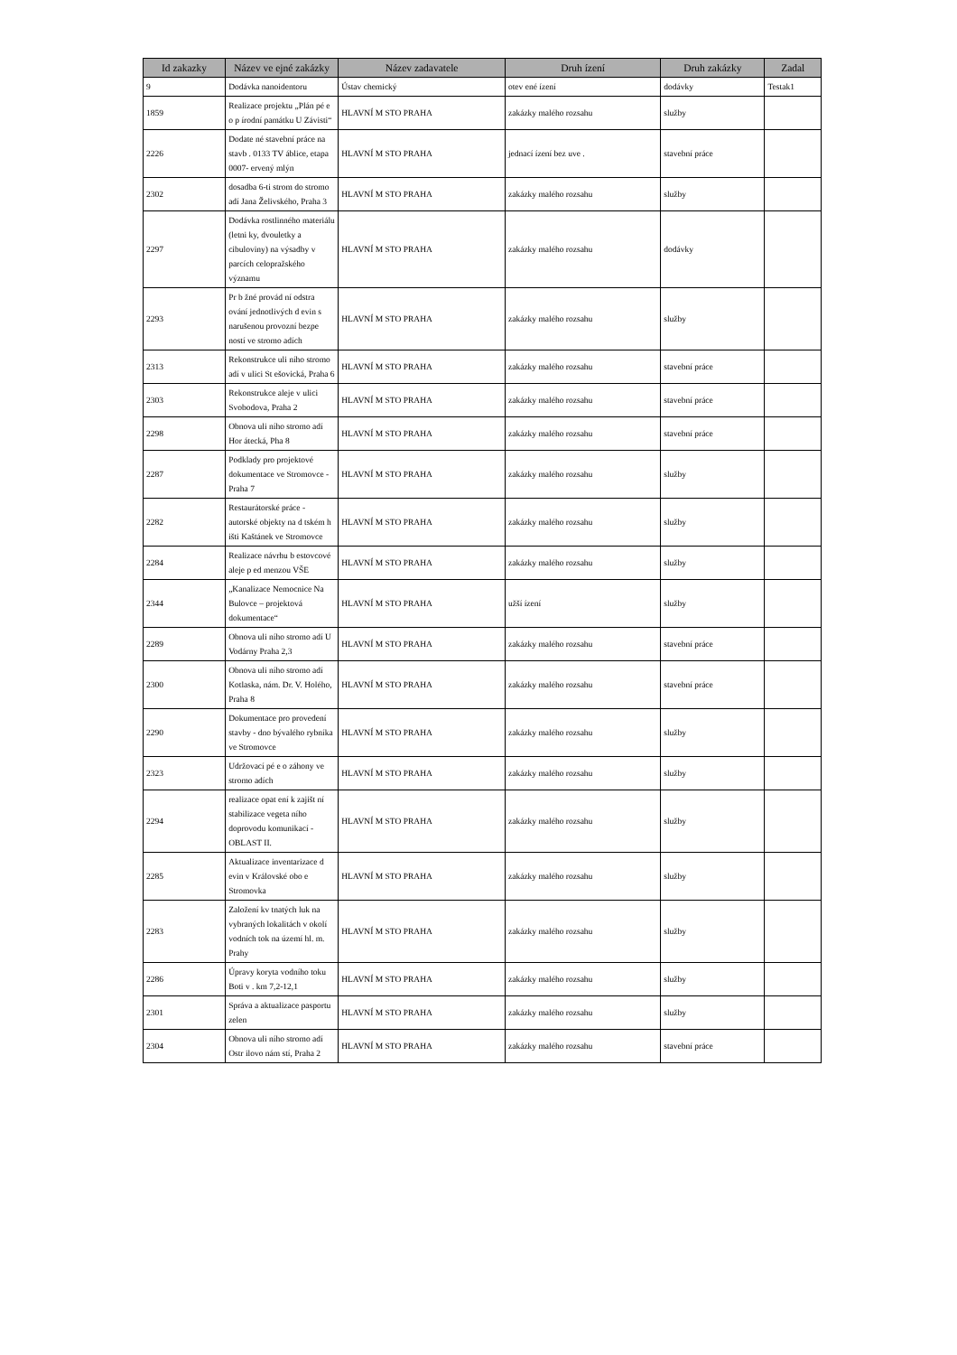| Id zakazky | Název ve ejné zakázky | Název zadavatele | Druh ízení | Druh zakázky | Zadal |
| --- | --- | --- | --- | --- | --- |
| 9 | Dodávka nanoidentoru | Ústav chemický | otev ené ízení | dodávky | Testak1 |
| 1859 | Realizace projektu „Plán pé e o p írodní památku U Závisti“ | HLAVNÍ M STO PRAHA | zakázky malého rozsahu | služby | |
| 2226 | Dodate né stavební práce na stavb . 0133 TV áblice, etapa 0007- ervený mlýn | HLAVNÍ M STO PRAHA | jednací ízení bez uve . | stavební práce | |
| 2302 | dosadba 6-ti strom do stromo adí Jana Želivského, Praha 3 | HLAVNÍ M STO PRAHA | zakázky malého rozsahu | služby | |
| 2297 | Dodávka rostlinného materiálu (letni ky, dvouletky a cibuloviny) na výsadby v parcích celopražského významu | HLAVNÍ M STO PRAHA | zakázky malého rozsahu | dodávky | |
| 2293 | Pr b žné provád ní odstra ování jednotlivých d evin s narušenou provozní bezpe ností ve stromo adích | HLAVNÍ M STO PRAHA | zakázky malého rozsahu | služby | |
| 2313 | Rekonstrukce uli ního stromo adí v ulici St ešovická, Praha 6 | HLAVNÍ M STO PRAHA | zakázky malého rozsahu | stavební práce | |
| 2303 | Rekonstrukce aleje v ulici Svobodova, Praha 2 | HLAVNÍ M STO PRAHA | zakázky malého rozsahu | stavební práce | |
| 2298 | Obnova uli ního stromo adí Hor átecká, Pha 8 | HLAVNÍ M STO PRAHA | zakázky malého rozsahu | stavební práce | |
| 2287 | Podklady pro projektové dokumentace ve Stromovce - Praha 7 | HLAVNÍ M STO PRAHA | zakázky malého rozsahu | služby | |
| 2282 | Restaurátorské práce - autorské objekty na d tském h išti Kaštánek ve Stromovce | HLAVNÍ M STO PRAHA | zakázky malého rozsahu | služby | |
| 2284 | Realizace návrhu b estovcové aleje p ed menzou VŠE | HLAVNÍ M STO PRAHA | zakázky malého rozsahu | služby | |
| 2344 | „Kanalizace Nemocnice Na Bulovce – projektová dokumentace“ | HLAVNÍ M STO PRAHA | užší ízení | služby | |
| 2289 | Obnova uli ního stromo adí U Vodárny Praha 2,3 | HLAVNÍ M STO PRAHA | zakázky malého rozsahu | stavební práce | |
| 2300 | Obnova uli ního stromo adí Kotlaska, nám. Dr. V. Holého, Praha 8 | HLAVNÍ M STO PRAHA | zakázky malého rozsahu | stavební práce | |
| 2290 | Dokumentace pro provedení stavby - dno bývalého rybníka ve Stromovce | HLAVNÍ M STO PRAHA | zakázky malého rozsahu | služby | |
| 2323 | Udržovací pé e o záhony ve stromo adích | HLAVNÍ M STO PRAHA | zakázky malého rozsahu | služby | |
| 2294 | realizace opat ení k zajišt ní stabilizace vegeta ního doprovodu komunikací - OBLAST II. | HLAVNÍ M STO PRAHA | zakázky malého rozsahu | služby | |
| 2285 | Aktualizace inventarizace d evin v Královské obo e Stromovka | HLAVNÍ M STO PRAHA | zakázky malého rozsahu | služby | |
| 2283 | Založení kv tnatých luk na vybraných lokalitách v okolí vodních tok na území hl. m. Prahy | HLAVNÍ M STO PRAHA | zakázky malého rozsahu | služby | |
| 2286 | Úpravy koryta vodního toku Boti v . km 7,2-12,1 | HLAVNÍ M STO PRAHA | zakázky malého rozsahu | služby | |
| 2301 | Správa a aktualizace pasportu zelen | HLAVNÍ M STO PRAHA | zakázky malého rozsahu | služby | |
| 2304 | Obnova uli ního stromo adí Ostr ilovo nám stí, Praha 2 | HLAVNÍ M STO PRAHA | zakázky malého rozsahu | stavební práce | |